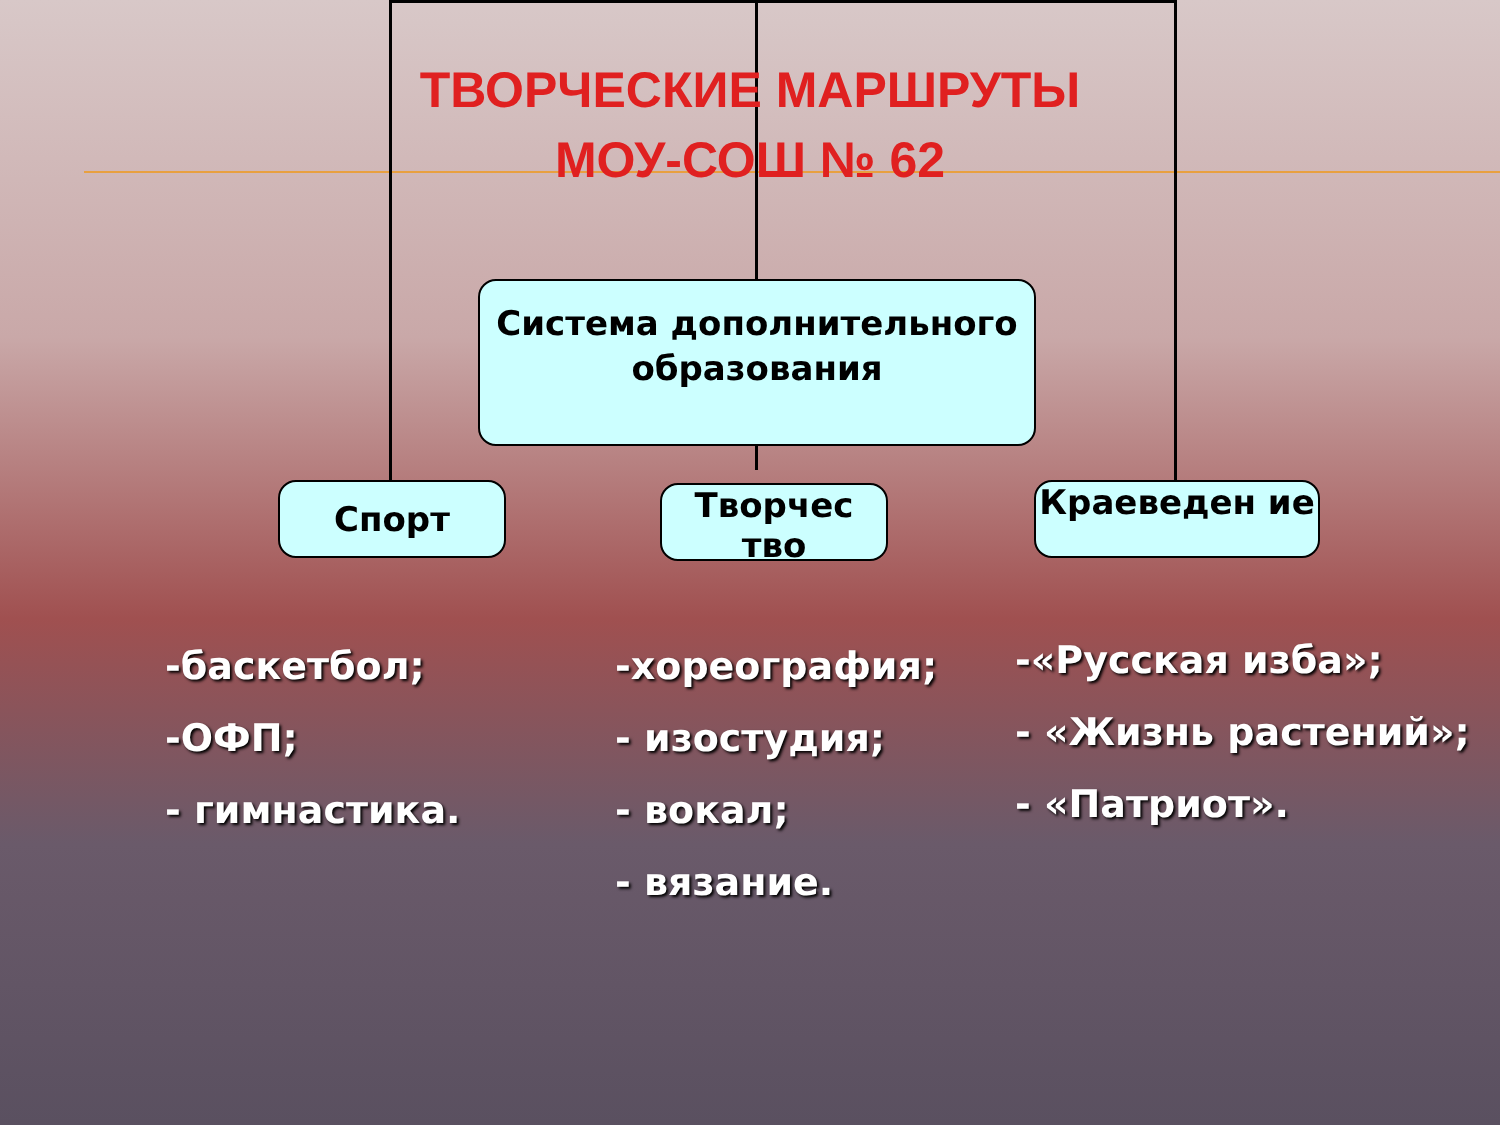ТВОРЧЕСКИЕ МАРШРУТЫ
МОУ-СОШ № 62
Система дополнительного образования
Спорт
Творчес тво
Краеведен ие
-баскетбол;
-ОФП;
- гимнастика.
-хореография;
- изостудия;
- вокал;
- вязание.
-«Русская изба»;
- «Жизнь растений»;
- «Патриот».